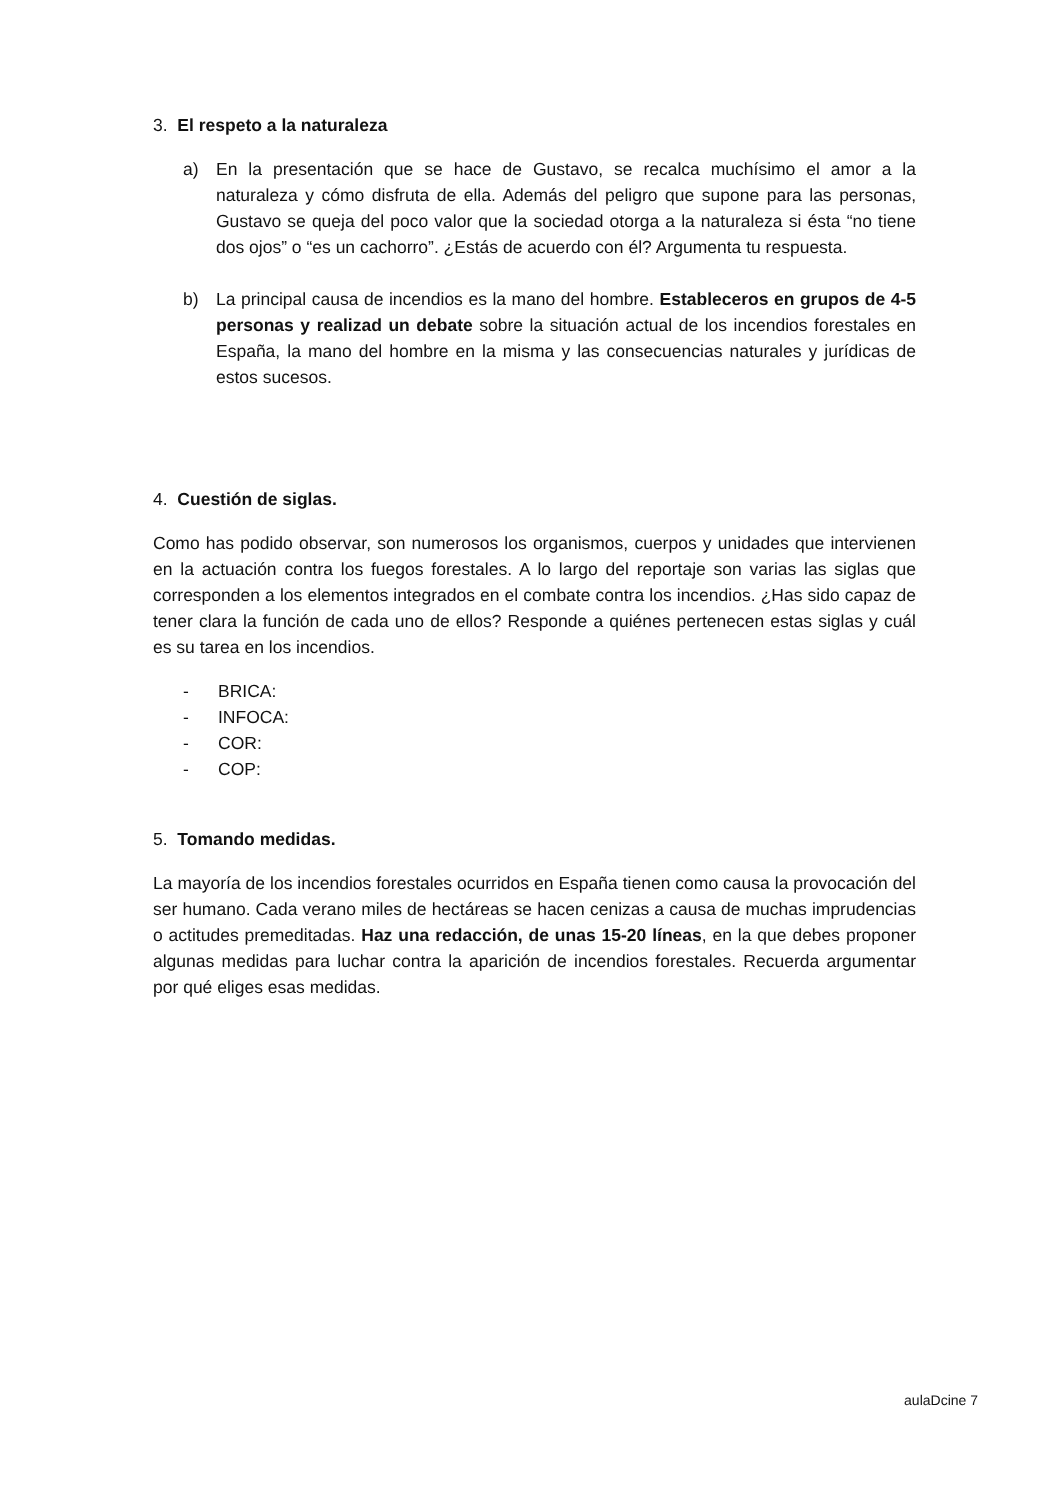3. El respeto a la naturaleza
a) En la presentación que se hace de Gustavo, se recalca muchísimo el amor a la naturaleza y cómo disfruta de ella. Además del peligro que supone para las personas, Gustavo se queja del poco valor que la sociedad otorga a la naturaleza si ésta “no tiene dos ojos” o “es un cachorro”. ¿Estás de acuerdo con él? Argumenta tu respuesta.
b) La principal causa de incendios es la mano del hombre. Estableceros en grupos de 4-5 personas y realizad un debate sobre la situación actual de los incendios forestales en España, la mano del hombre en la misma y las consecuencias naturales y jurídicas de estos sucesos.
4. Cuestión de siglas.
Como has podido observar, son numerosos los organismos, cuerpos y unidades que intervienen en la actuación contra los fuegos forestales. A lo largo del reportaje son varias las siglas que corresponden a los elementos integrados en el combate contra los incendios. ¿Has sido capaz de tener clara la función de cada uno de ellos? Responde a quiénes pertenecen estas siglas y cuál es su tarea en los incendios.
- BRICA:
- INFOCA:
- COR:
- COP:
5. Tomando medidas.
La mayoría de los incendios forestales ocurridos en España tienen como causa la provocación del ser humano. Cada verano miles de hectáreas se hacen cenizas a causa de muchas imprudencias o actitudes premeditadas. Haz una redacción, de unas 15-20 líneas, en la que debes proponer algunas medidas para luchar contra la aparición de incendios forestales. Recuerda argumentar por qué eliges esas medidas.
aulaDcine 7